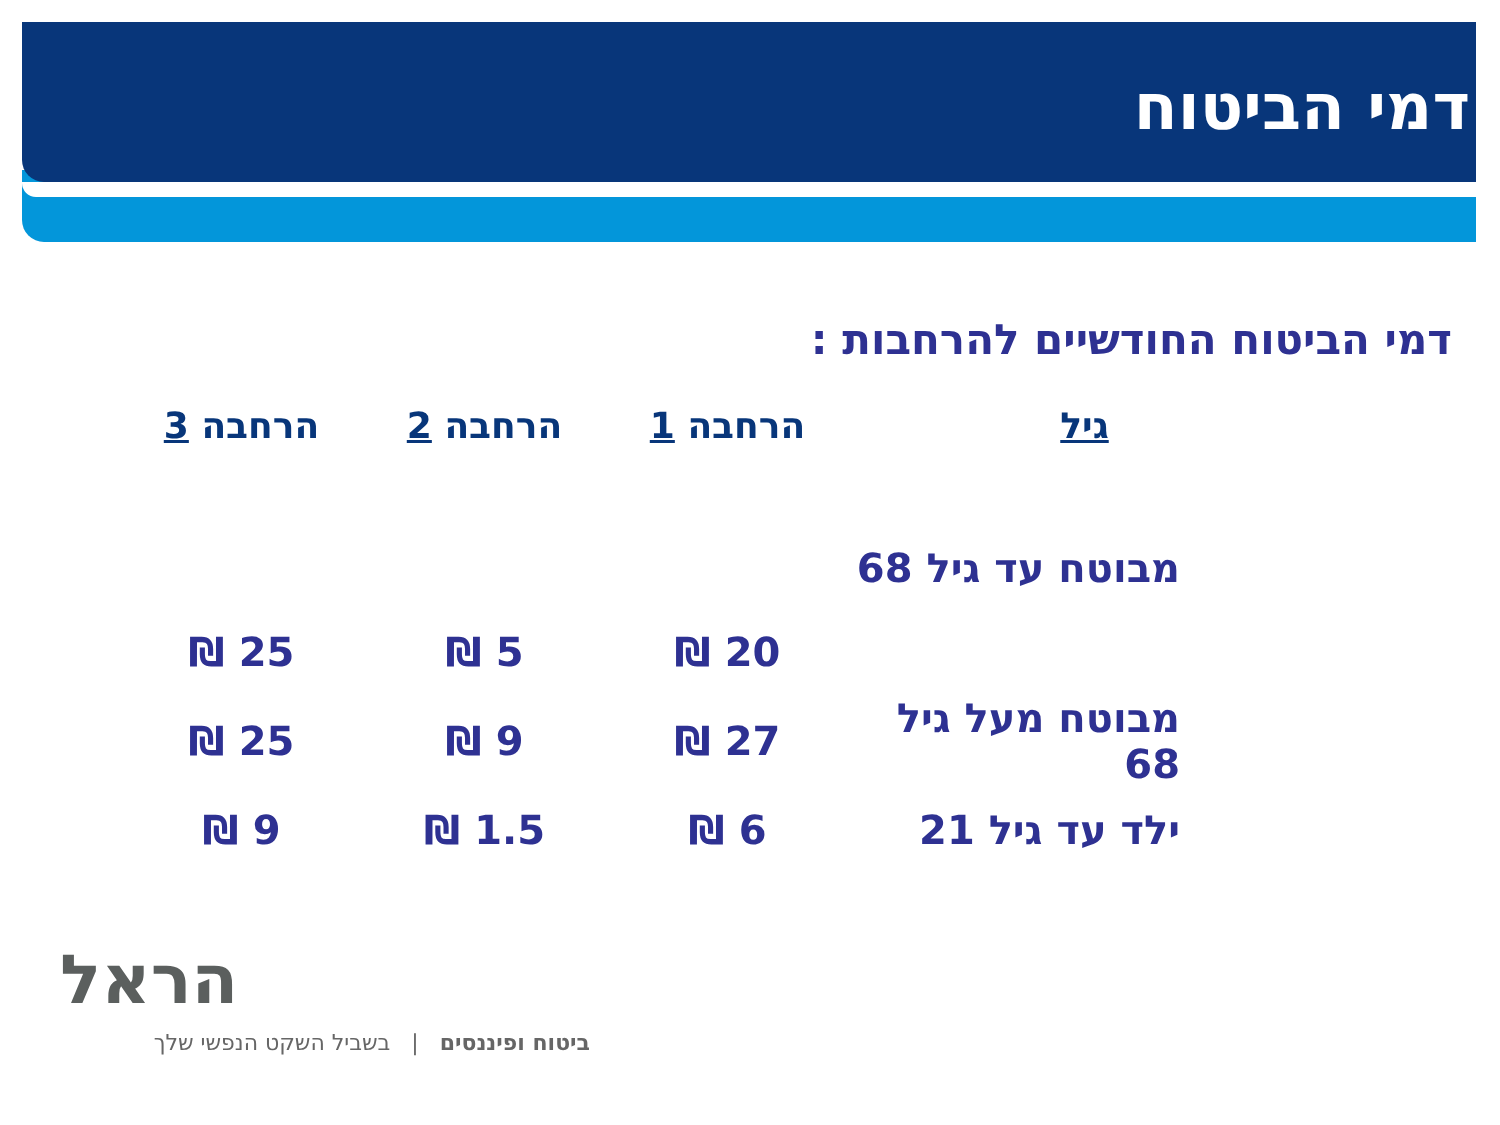דמי הביטוח
דמי הביטוח החודשיים להרחבות :
| גיל | הרחבה 1 | הרחבה 2 | הרחבה 3 |
| --- | --- | --- | --- |
| מבוטח עד גיל 68 | | | |
| | 20 ₪ | 5 ₪ | 25 ₪ |
| מבוטח מעל גיל 68 | 27 ₪ | 9 ₪ | 25 ₪ |
| ילד עד גיל 21 | 6 ₪ | 1.5 ₪ | 9 ₪ |
הראל
ביטוח ופיננסים | בשביל השקט הנפשי שלך